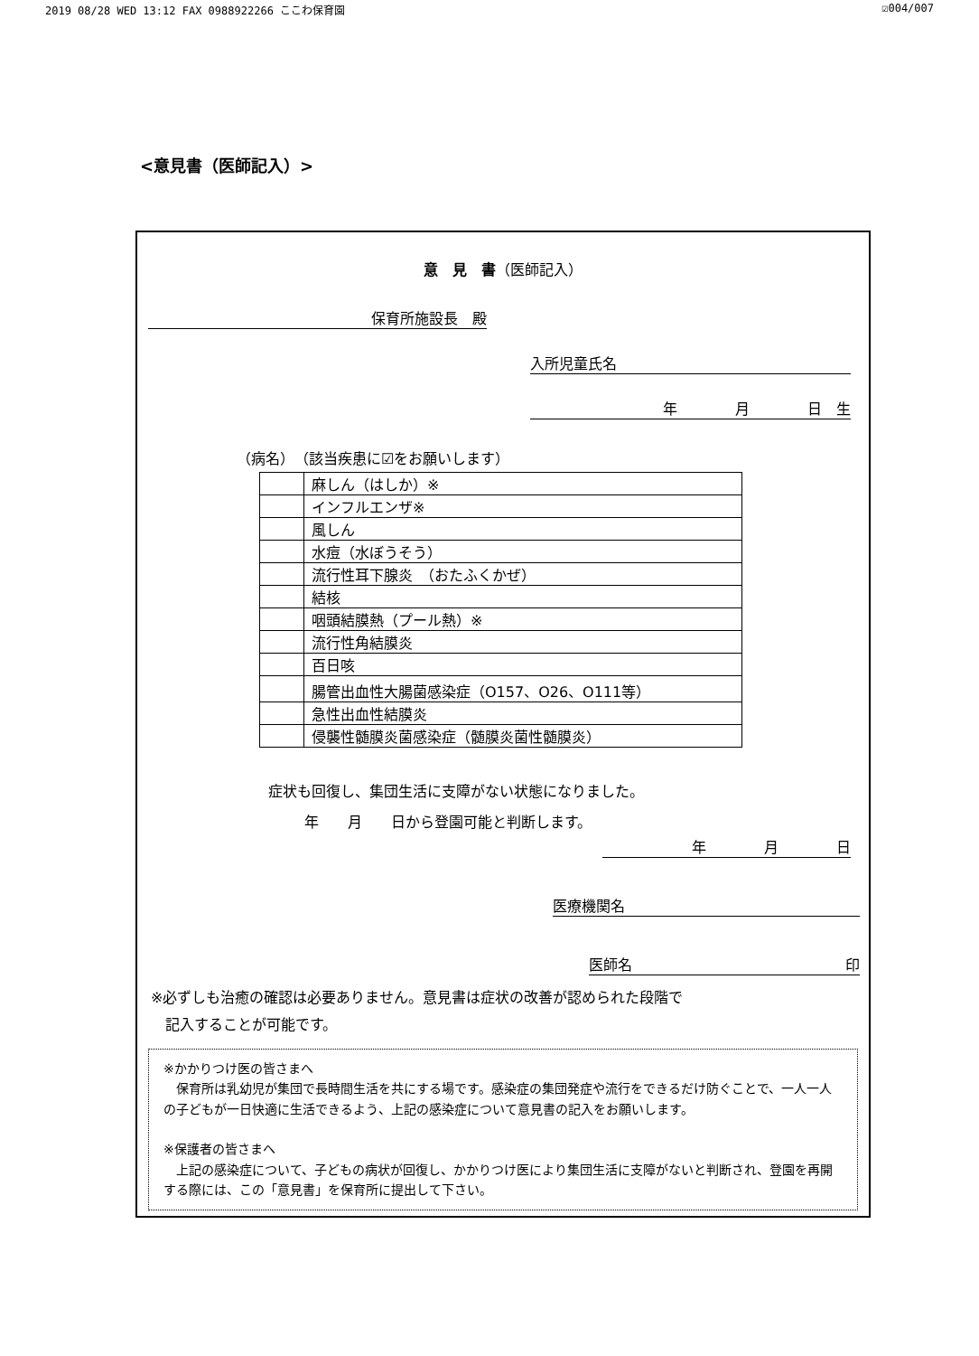2019 08/28 WED 13:12 FAX 0988922266 ここわ保育園 ☑004/007
<意見書（医師記入）>
意　見　書（医師記入）
保育所施設長　殿
入所児童氏名
年　　　　月　　　　日　生
（病名）　（該当疾患に☑をお願いします）
| | 麻しん（はしか）※ |
| | インフルエンザ※ |
| | 風しん |
| | 水痘（水ぼうそう） |
| | 流行性耳下腺炎 （おたふくかぜ） |
| | 結核 |
| | 咽頭結膜熱（プール熱）※ |
| | 流行性角結膜炎 |
| | 百日咳 |
| | 腸管出血性大腸菌感染症（O157、O26、O111等） |
| | 急性出血性結膜炎 |
| | 侵襲性髄膜炎菌感染症（髄膜炎菌性髄膜炎） |
症状も回復し、集団生活に支障がない状態になりました。
年　　月　　日から登園可能と判断します。
年　　　　月　　　　日
医療機関名
医師名 印
※必ずしも治癒の確認は必要ありません。意見書は症状の改善が認められた段階で
　記入することが可能です。
※かかりつけ医の皆さまへ
　保育所は乳幼児が集団で長時間生活を共にする場です。感染症の集団発症や流行をできるだけ防ぐことで、一人一人の子どもが一日快適に生活できるよう、上記の感染症について意見書の記入をお願いします。
※保護者の皆さまへ
　上記の感染症について、子どもの病状が回復し、かかりつけ医により集団生活に支障がないと判断され、登園を再開する際には、この「意見書」を保育所に提出して下さい。